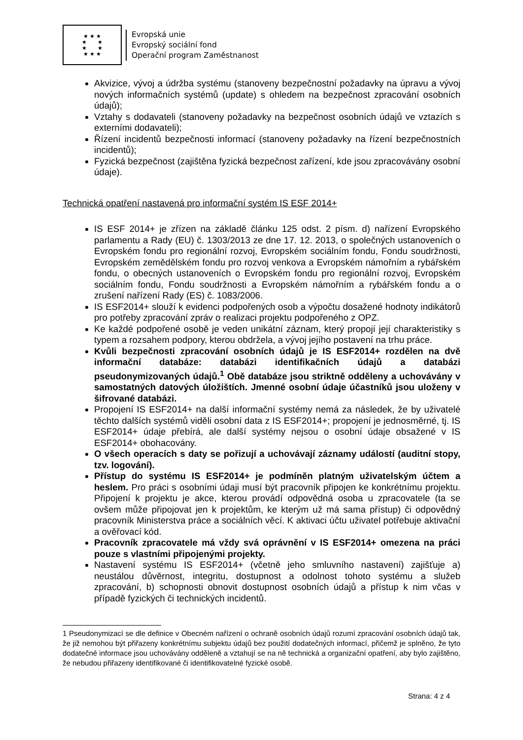★ ★ ★
★ ★
★ ★
★ ★ ★
Evropská unie
Evropský sociální fond
Operační program Zaměstnanost
Akvizice, vývoj a údržba systému (stanoveny bezpečnostní požadavky na úpravu a vývoj nových informačních systémů (update) s ohledem na bezpečnost zpracování osobních údajů);
Vztahy s dodavateli (stanoveny požadavky na bezpečnost osobních údajů ve vztazích s externími dodavateli);
Řízení incidentů bezpečnosti informací (stanoveny požadavky na řízení bezpečnostních incidentů);
Fyzická bezpečnost (zajištěna fyzická bezpečnost zařízení, kde jsou zpracovávány osobní údaje).
Technická opatření nastavená pro informační systém IS ESF 2014+
IS ESF 2014+ je zřízen na základě článku 125 odst. 2 písm. d) nařízení Evropského parlamentu a Rady (EU) č. 1303/2013 ze dne 17. 12. 2013, o společných ustanoveních o Evropském fondu pro regionální rozvoj, Evropském sociálním fondu, Fondu soudržnosti, Evropském zemědělském fondu pro rozvoj venkova a Evropském námořním a rybářském fondu, o obecných ustanoveních o Evropském fondu pro regionální rozvoj, Evropském sociálním fondu, Fondu soudržnosti a Evropském námořním a rybářském fondu a o zrušení nařízení Rady (ES) č. 1083/2006.
IS ESF2014+ slouží k evidenci podpořených osob a výpočtu dosažené hodnoty indikátorů pro potřeby zpracování zpráv o realizaci projektu podpořeného z OPZ.
Ke každé podpořené osobě je veden unikátní záznam, který propojí její charakteristiky s typem a rozsahem podpory, kterou obdržela, a vývoj jejího postavení na trhu práce.
Kvůli bezpečnosti zpracování osobních údajů je IS ESF2014+ rozdělen na dvě informační databáze: databázi identifikačních údajů a databázi pseudonymizovaných údajů.<sup>1</sup> Obě databáze jsou striktně odděleny a uchovávány v samostatných datových úložištích. Jmenné osobní údaje účastníků jsou uloženy v šifrované databázi.
Propojení IS ESF2014+ na další informační systémy nemá za následek, že by uživatelé těchto dalších systémů viděli osobní data z IS ESF2014+; propojení je jednosměrné, tj. IS ESF2014+ údaje přebírá, ale další systémy nejsou o osobní údaje obsažené v IS ESF2014+ obohacovány.
O všech operacích s daty se pořizují a uchovávají záznamy událostí (auditní stopy, tzv. logování).
Přístup do systému IS ESF2014+ je podmíněn platným uživatelským účtem a heslem. Pro práci s osobními údaji musí být pracovník připojen ke konkrétnímu projektu. Připojení k projektu je akce, kterou provádí odpovědná osoba u zpracovatele (ta se ovšem může připojovat jen k projektům, ke kterým už má sama přístup) či odpovědný pracovník Ministerstva práce a sociálních věcí. K aktivaci účtu uživatel potřebuje aktivační a ověřovací kód.
Pracovník zpracovatele má vždy svá oprávnění v IS ESF2014+ omezena na práci pouze s vlastními připojenými projekty.
Nastavení systému IS ESF2014+ (včetně jeho smluvního nastavení) zajišťuje a) neustálou důvěrnost, integritu, dostupnost a odolnost tohoto systému a služeb zpracování, b) schopnosti obnovit dostupnost osobních údajů a přístup k nim včas v případě fyzických či technických incidentů.
1 Pseudonymizací se dle definice v Obecném nařízení o ochraně osobních údajů rozumí zpracování osobních údajů tak, že již nemohou být přiřazeny konkrétnímu subjektu údajů bez použití dodatečných informací, přičemž je splněno, že tyto dodatečné informace jsou uchovávány odděleně a vztahují se na ně technická a organizační opatření, aby bylo zajištěno, že nebudou přiřazeny identifikované či identifikovatelné fyzické osobě.
Strana: 4 z 4